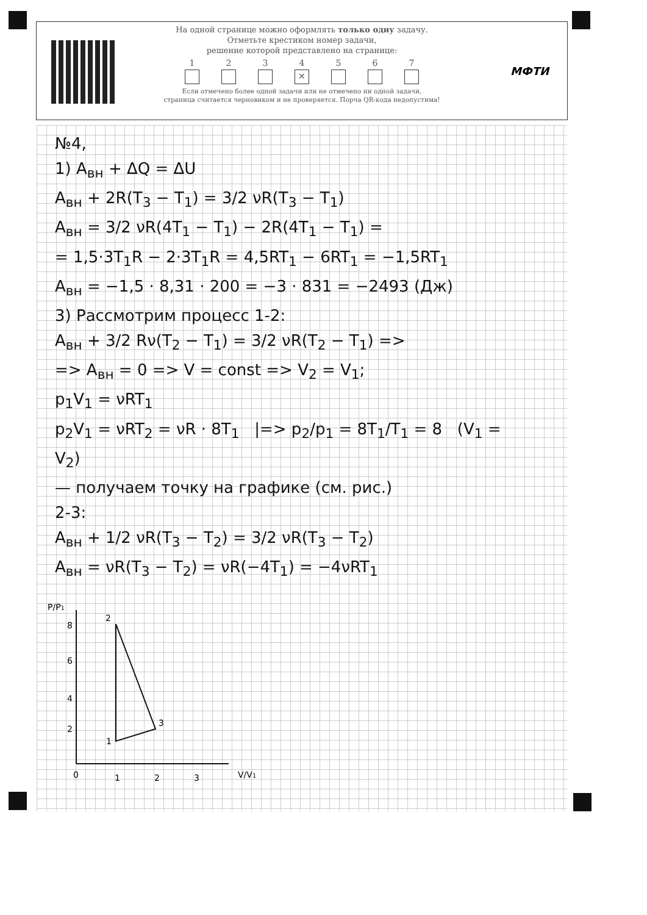На одной странице можно оформлять только одну задачу.
Отметьте крестиком номер задачи,
решение которой представлено на странице:
1 2 3 4
✕
5 6 7
Если отмечено более одной задачи или не отмечено ни одной задачи,
страница считается черновиком и не проверяется. Порча QR-кода недопустима!
МФТИ
№4,
1) A<sub>вн</sub> + ΔQ = ΔU
A<sub>вн</sub> + 2R(T<sub>3</sub> − T<sub>1</sub>) = 3/2 νR(T<sub>3</sub> − T<sub>1</sub>)
A<sub>вн</sub> = 3/2 νR(4T<sub>1</sub> − T<sub>1</sub>) − 2R(4T<sub>1</sub> − T<sub>1</sub>) =
= 1,5·3T<sub>1</sub>R − 2·3T<sub>1</sub>R = 4,5RT<sub>1</sub> − 6RT<sub>1</sub> = −1,5RT<sub>1</sub>
A<sub>вн</sub> = −1,5 · 8,31 · 200 = −3 · 831 = −2493 (Дж)
3) Рассмотрим процесс 1-2:
A<sub>вн</sub> + 3/2 Rν(T<sub>2</sub> − T<sub>1</sub>) = 3/2 νR(T<sub>2</sub> − T<sub>1</sub>) =>
=> A<sub>вн</sub> = 0 => V = const => V<sub>2</sub> = V<sub>1</sub>;
p<sub>1</sub>V<sub>1</sub> = νRT<sub>1</sub>
p<sub>2</sub>V<sub>1</sub> = νRT<sub>2</sub> = νR · 8T<sub>1</sub> |=> p<sub>2</sub>/p<sub>1</sub> = 8T<sub>1</sub>/T<sub>1</sub> = 8 (V<sub>1</sub> = V<sub>2</sub>)
— получаем точку на графике (см. рис.)
2-3:
A<sub>вн</sub> + 1/2 νR(T<sub>3</sub> − T<sub>2</sub>) = 3/2 νR(T<sub>3</sub> − T<sub>2</sub>)
A<sub>вн</sub> = νR(T<sub>3</sub> − T<sub>2</sub>) = νR(−4T<sub>1</sub>) = −4νRT<sub>1</sub>
P/P1
8
6
4
2
2
3
1
0
1
2
3
V/V1